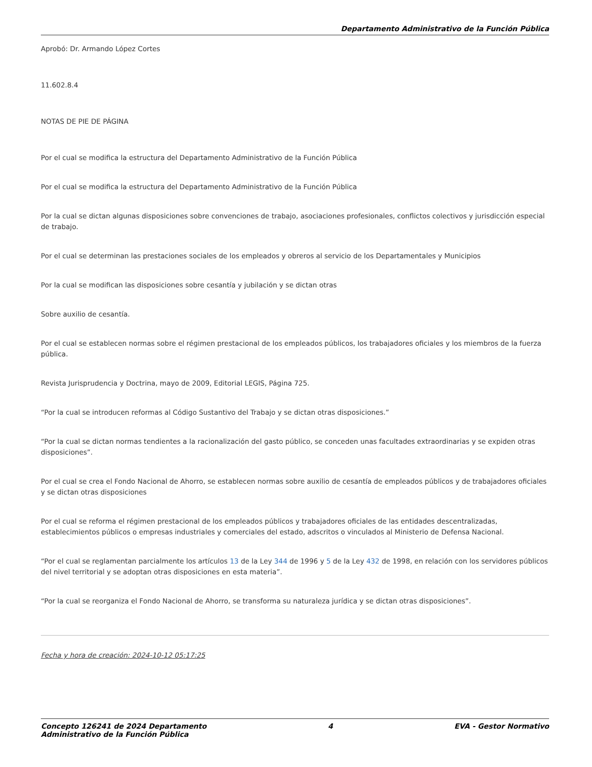Departamento Administrativo de la Función Pública
Aprobó: Dr. Armando López Cortes
11.602.8.4
NOTAS DE PIE DE PÁGINA
Por el cual se modifica la estructura del Departamento Administrativo de la Función Pública
Por el cual se modifica la estructura del Departamento Administrativo de la Función Pública
Por la cual se dictan algunas disposiciones sobre convenciones de trabajo, asociaciones profesionales, conflictos colectivos y jurisdicción especial de trabajo.
Por el cual se determinan las prestaciones sociales de los empleados y obreros al servicio de los Departamentales y Municipios
Por la cual se modifican las disposiciones sobre cesantía y jubilación y se dictan otras
Sobre auxilio de cesantía.
Por el cual se establecen normas sobre el régimen prestacional de los empleados públicos, los trabajadores oficiales y los miembros de la fuerza pública.
Revista Jurisprudencia y Doctrina, mayo de 2009, Editorial LEGIS, Página 725.
“Por la cual se introducen reformas al Código Sustantivo del Trabajo y se dictan otras disposiciones.”
“Por la cual se dictan normas tendientes a la racionalización del gasto público, se conceden unas facultades extraordinarias y se expiden otras disposiciones”.
Por el cual se crea el Fondo Nacional de Ahorro, se establecen normas sobre auxilio de cesantía de empleados públicos y de trabajadores oficiales y se dictan otras disposiciones
Por el cual se reforma el régimen prestacional de los empleados públicos y trabajadores oficiales de las entidades descentralizadas, establecimientos públicos o empresas industriales y comerciales del estado, adscritos o vinculados al Ministerio de Defensa Nacional.
“Por el cual se reglamentan parcialmente los artículos 13 de la Ley 344 de 1996 y 5 de la Ley 432 de 1998, en relación con los servidores públicos del nivel territorial y se adoptan otras disposiciones en esta materia”.
“Por la cual se reorganiza el Fondo Nacional de Ahorro, se transforma su naturaleza jurídica y se dictan otras disposiciones”.
Fecha y hora de creación: 2024-10-12 05:17:25
Concepto 126241 de 2024 Departamento
Administrativo de la Función Pública 4 EVA - Gestor Normativo